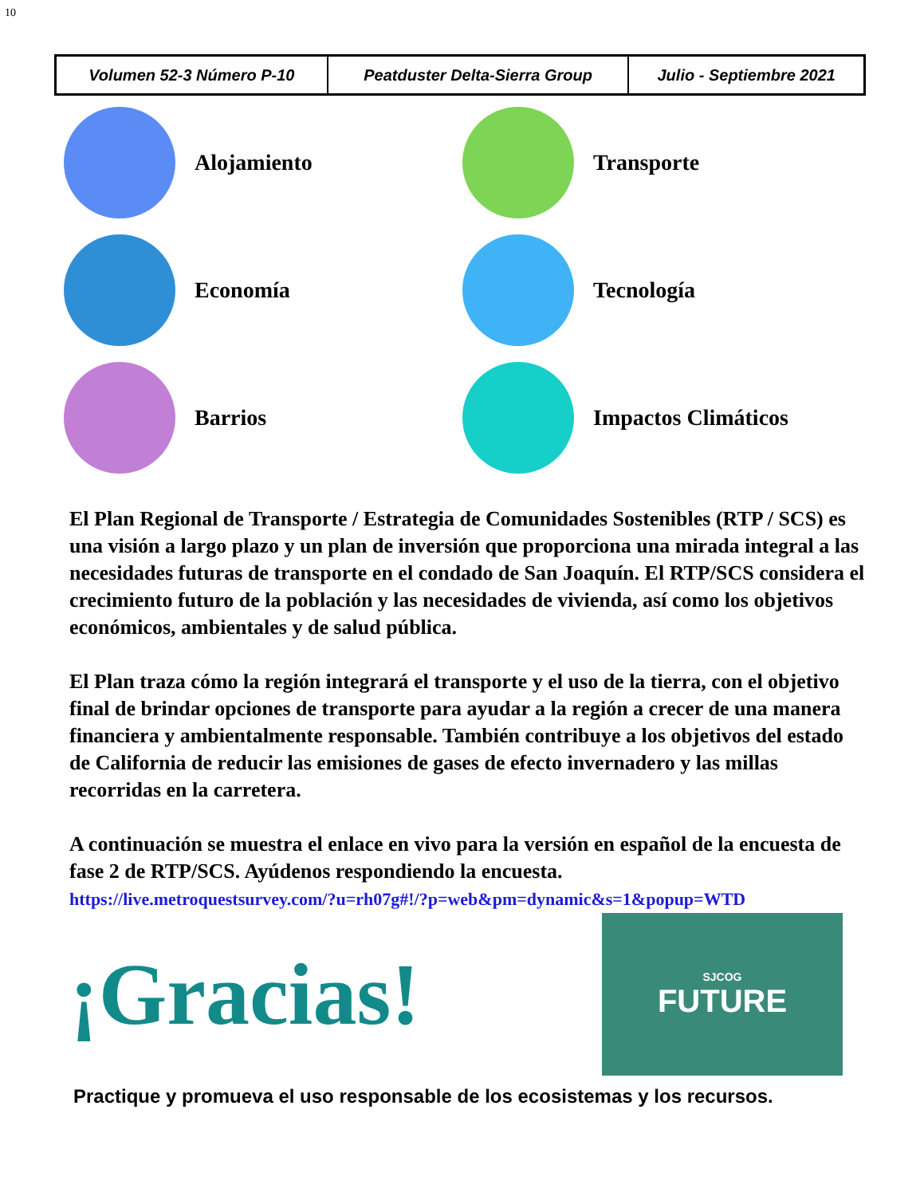10
| Volumen 52-3 Número P-10 | Peatduster Delta-Sierra Group | Julio - Septiembre 2021 |
Alojamiento
Transporte
Economía
Tecnología
Barrios
Impactos Climáticos
El Plan Regional de Transporte / Estrategia de Comunidades Sostenibles (RTP / SCS) es una visión a largo plazo y un plan de inversión que proporciona una mirada integral a las necesidades futuras de transporte en el condado de San Joaquín. El RTP/SCS considera el crecimiento futuro de la población y las necesidades de vivienda, así como los objetivos económicos, ambientales y de salud pública.
El Plan traza cómo la región integrará el transporte y el uso de la tierra, con el objetivo final de brindar opciones de transporte para ayudar a la región a crecer de una manera financiera y ambientalmente responsable. También contribuye a los objetivos del estado de California de reducir las emisiones de gases de efecto invernadero y las millas recorridas en la carretera.
A continuación se muestra el enlace en vivo para la versión en español de la encuesta de fase 2 de RTP/SCS. Ayúdenos respondiendo la encuesta.
https://live.metroquestsurvey.com/?u=rh07g#!/?p=web&pm=dynamic&s=1&popup=WTD
¡Gracias!
SJCOG
FUTURE
Practique y promueva el uso responsable de los ecosistemas y los recursos.